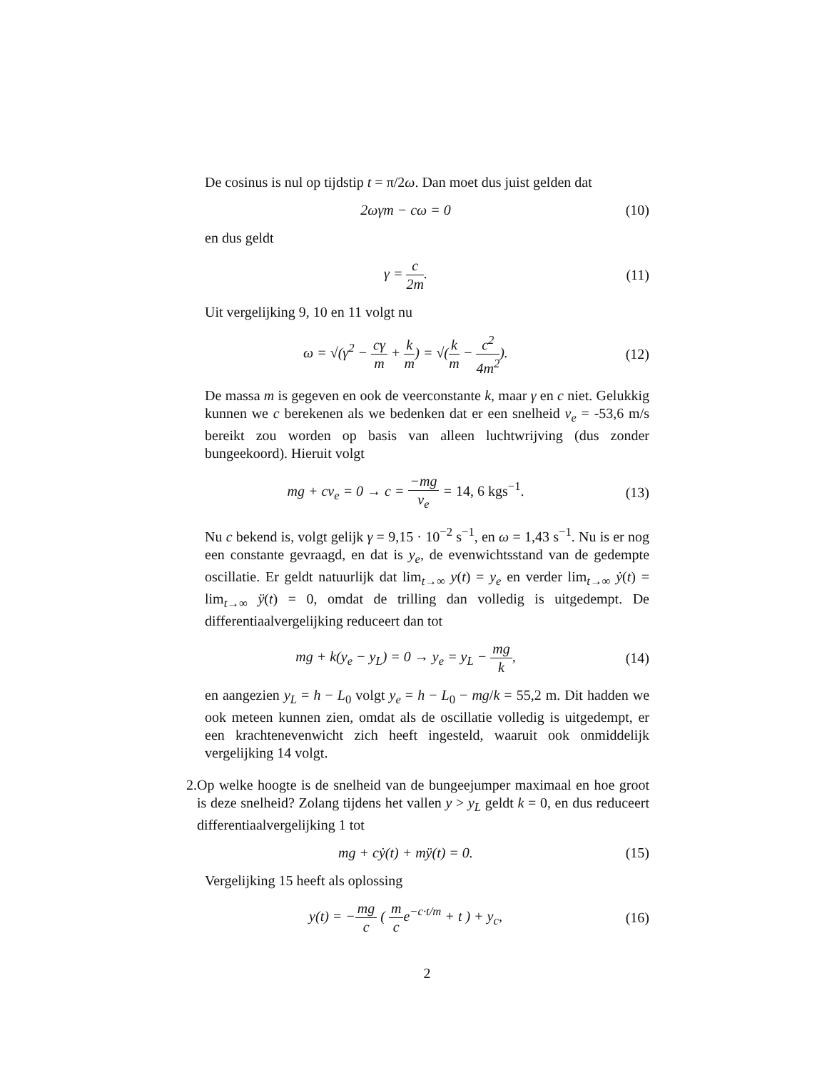De cosinus is nul op tijdstip t = π/2ω. Dan moet dus juist gelden dat
2ωγm − cω = 0 (10)
en dus geldt
γ = c 2m. (11)
Uit vergelijking 9, 10 en 11 volgt nu
ω = √(γ<sup>2</sup> − cγ m + k m) = √(k m − c<sup>2</sup> 4m<sup>2</sup>).
(12)
De massa m is gegeven en ook de veerconstante k, maar γ en c niet. Gelukkig kunnen we c berekenen als we bedenken dat er een snelheid v<sub>e</sub> = -53,6 m/s bereikt zou worden op basis van alleen luchtwrijving (dus zonder bungeekoord). Hieruit volgt
mg + cv<sub>e</sub> = 0 → c = −mg v<sub>e</sub> = 14, 6 kgs<sup>−1</sup>.
(13)
Nu c bekend is, volgt gelijk γ = 9,15 · 10<sup>−2</sup> s<sup>−1</sup>, en ω = 1,43 s<sup>−1</sup>. Nu is er nog een constante gevraagd, en dat is y<sub>e</sub>, de evenwichtsstand van de gedempte oscillatie. Er geldt natuurlijk dat lim<sub>t→∞</sub> y(t) = y<sub>e</sub> en verder lim<sub>t→∞</sub> ẏ(t) = lim<sub>t→∞</sub> ÿ(t) = 0, omdat de trilling dan volledig is uitgedempt. De differentiaalvergelijking reduceert dan tot
mg + k(y<sub>e</sub> − y<sub>L</sub>) = 0 → y<sub>e</sub> = y<sub>L</sub> − mg k,
(14)
en aangezien y<sub>L</sub> = h − L<sub>0</sub> volgt y<sub>e</sub> = h − L<sub>0</sub> − mg/k = 55,2 m. Dit hadden we ook meteen kunnen zien, omdat als de oscillatie volledig is uitgedempt, er een krachtenevenwicht zich heeft ingesteld, waaruit ook onmiddelijk vergelijking 14 volgt.
2. Op welke hoogte is de snelheid van de bungeejumper maximaal en hoe groot is deze snelheid? Zolang tijdens het vallen y > y<sub>L</sub> geldt k = 0, en dus reduceert differentiaalvergelijking 1 tot
mg + cẏ(t) + mÿ(t) = 0. (15)
Vergelijking 15 heeft als oplossing
y(t) = −mg c ( m ce<sup>−c·t/m</sup> + t ) + y<sub>c</sub>,
(16)
2